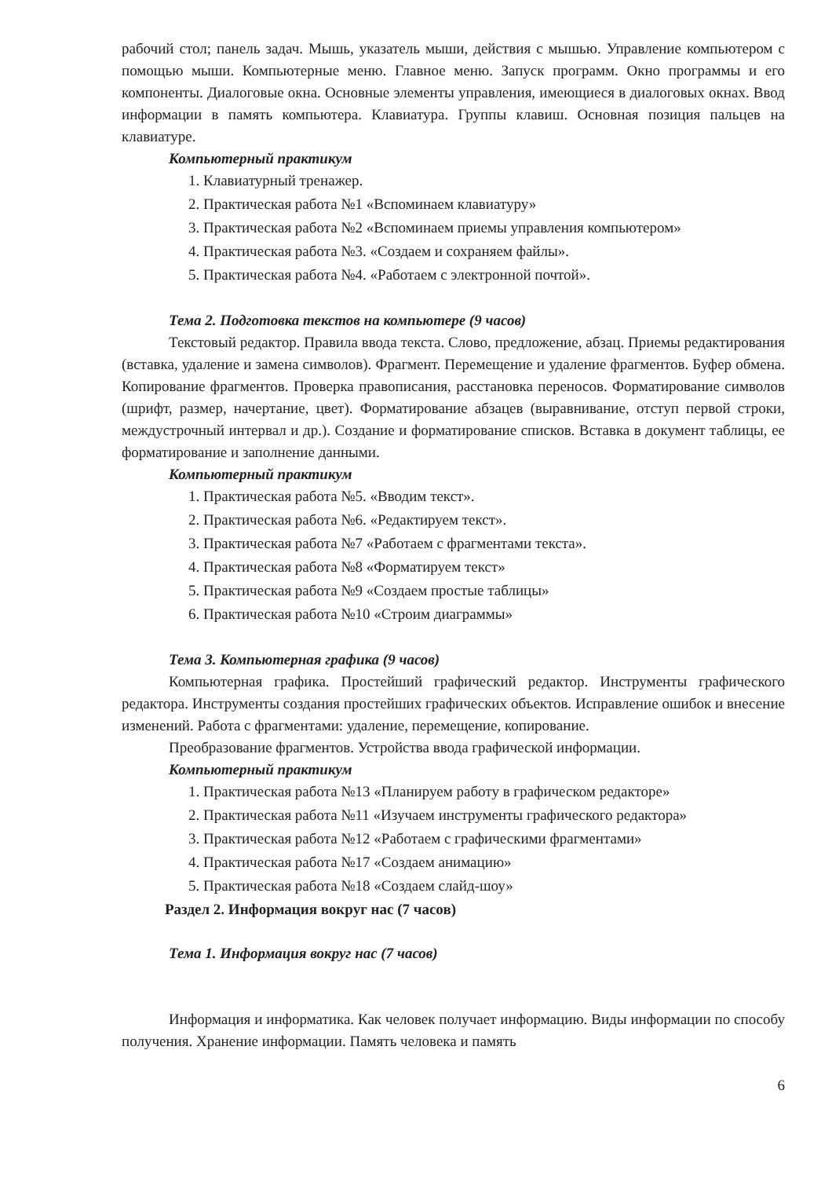рабочий стол; панель задач. Мышь, указатель мыши, действия с мышью. Управление компьютером с помощью мыши. Компьютерные меню. Главное меню. Запуск программ. Окно программы и его компоненты. Диалоговые окна. Основные элементы управления, имеющиеся в диалоговых окнах. Ввод информации в память компьютера. Клавиатура. Группы клавиш. Основная позиция пальцев на клавиатуре.
Компьютерный практикум
1. Клавиатурный тренажер.
2. Практическая работа №1 «Вспоминаем клавиатуру»
3. Практическая работа №2 «Вспоминаем приемы управления компьютером»
4. Практическая работа №3. «Создаем и сохраняем файлы».
5. Практическая работа №4. «Работаем с электронной почтой».
Тема 2. Подготовка текстов на компьютере (9 часов)
Текстовый редактор. Правила ввода текста. Слово, предложение, абзац. Приемы редактирования (вставка, удаление и замена символов). Фрагмент. Перемещение и удаление фрагментов. Буфер обмена. Копирование фрагментов. Проверка правописания, расстановка переносов. Форматирование символов (шрифт, размер, начертание, цвет). Форматирование абзацев (выравнивание, отступ первой строки, междустрочный интервал и др.). Создание и форматирование списков. Вставка в документ таблицы, ее форматирование и заполнение данными.
Компьютерный практикум
1. Практическая работа №5. «Вводим текст».
2. Практическая работа №6. «Редактируем текст».
3. Практическая работа №7 «Работаем с фрагментами текста».
4. Практическая работа №8 «Форматируем текст»
5. Практическая работа №9 «Создаем простые таблицы»
6. Практическая работа №10 «Строим диаграммы»
Тема 3. Компьютерная графика (9 часов)
Компьютерная графика. Простейший графический редактор. Инструменты графического редактора. Инструменты создания простейших графических объектов. Исправление ошибок и внесение изменений. Работа с фрагментами: удаление, перемещение, копирование.
Преобразование фрагментов. Устройства ввода графической информации.
Компьютерный практикум
1. Практическая работа №13 «Планируем работу в графическом редакторе»
2. Практическая работа №11 «Изучаем инструменты графического редактора»
3. Практическая работа №12 «Работаем с графическими фрагментами»
4. Практическая работа №17 «Создаем анимацию»
5. Практическая работа №18 «Создаем слайд-шоу»
Раздел 2. Информация вокруг нас (7 часов)
Тема 1. Информация вокруг нас (7 часов)
Информация и информатика. Как человек получает информацию. Виды информации по способу получения. Хранение информации. Память человека и память
6